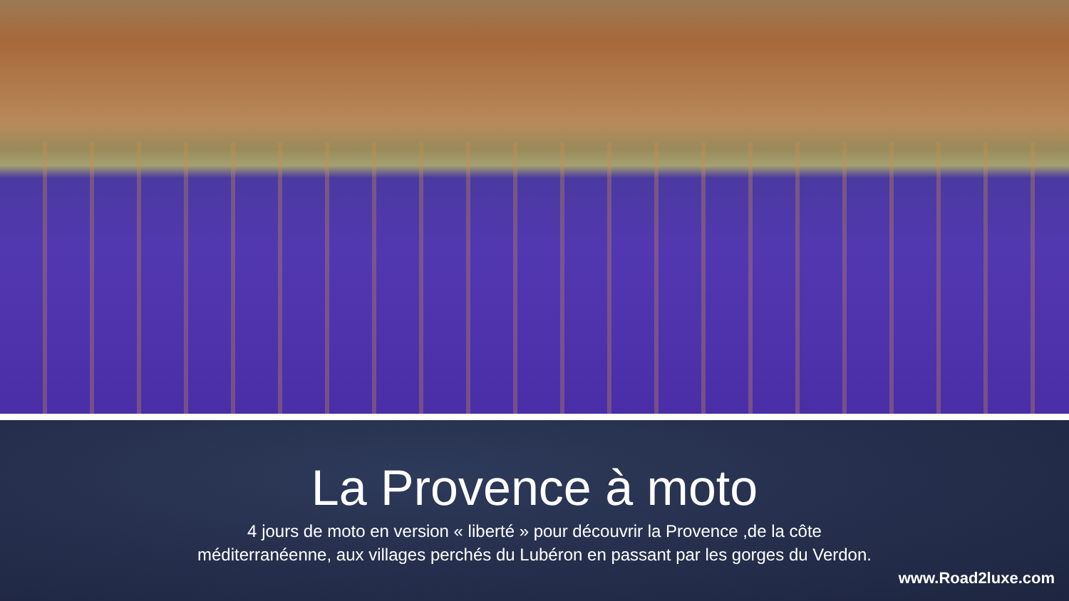La Provence à moto
4 jours de moto en version « liberté » pour découvrir la Provence ,de la côte
méditerranéenne, aux villages perchés du Lubéron en passant par les gorges du Verdon.
www.Road2luxe.com